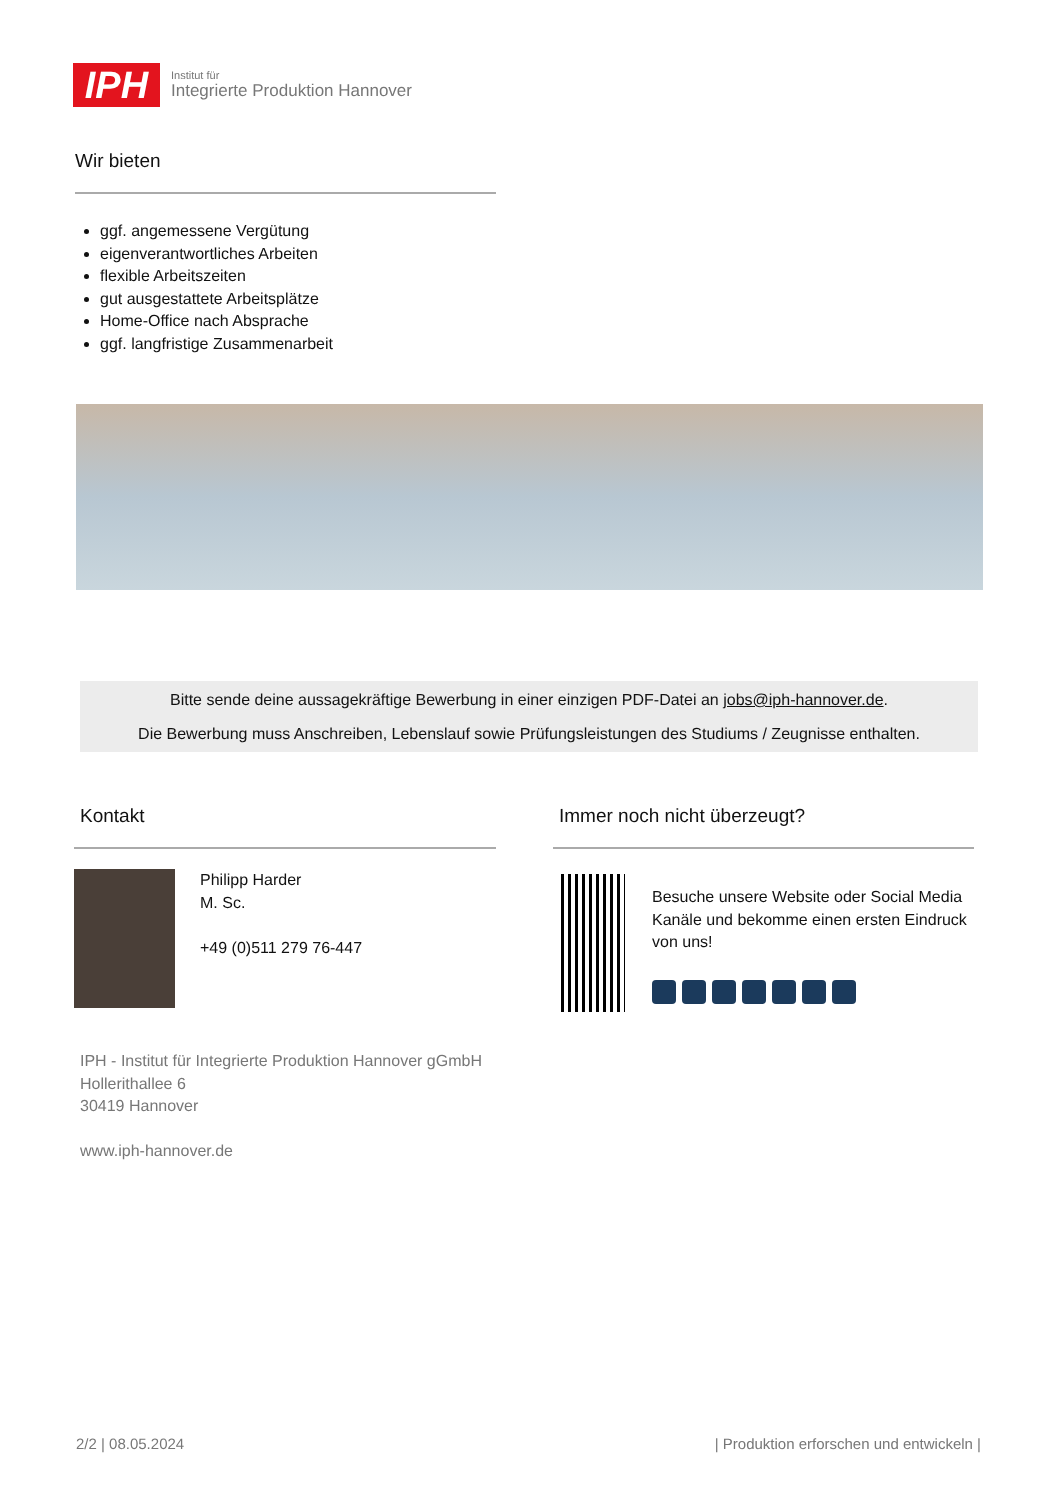IPH
Institut für
Integrierte Produktion Hannover
Wir bieten
ggf. angemessene Vergütung
eigenverantwortliches Arbeiten
flexible Arbeitszeiten
gut ausgestattete Arbeitsplätze
Home-Office nach Absprache
ggf. langfristige Zusammenarbeit
Bitte sende deine aussagekräftige Bewerbung in einer einzigen PDF-Datei an jobs@iph-hannover.de.
Die Bewerbung muss Anschreiben, Lebenslauf sowie Prüfungsleistungen des Studiums / Zeugnisse enthalten.
Kontakt
Philipp Harder
M. Sc.
+49 (0)511 279 76-447
IPH - Institut für Integrierte Produktion Hannover gGmbH
Hollerithallee 6
30419 Hannover
www.iph-hannover.de
Immer noch nicht überzeugt?
Besuche unsere Website oder Social Media Kanäle und bekomme einen ersten Eindruck von uns!
2/2 | 08.05.2024
| Produktion erforschen und entwickeln |